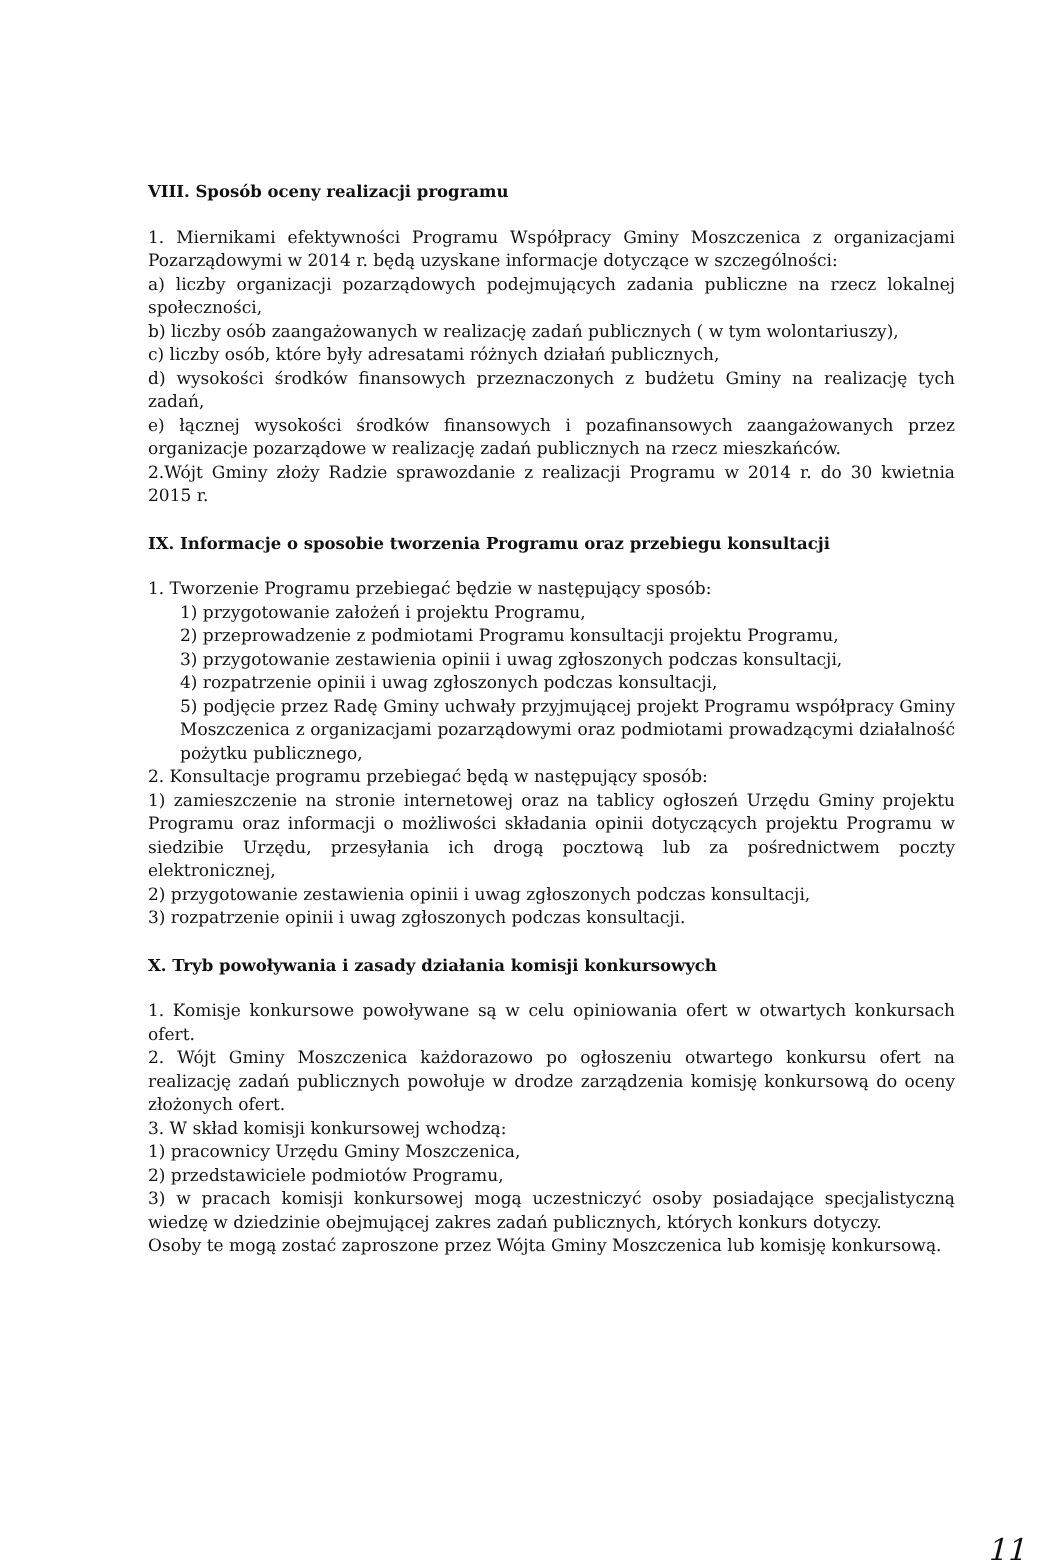VIII. Sposób oceny realizacji programu
1. Miernikami efektywności Programu Współpracy Gminy Moszczenica z organizacjami Pozarządowymi w 2014 r. będą uzyskane informacje dotyczące w szczególności:
a) liczby organizacji pozarządowych podejmujących zadania publiczne na rzecz lokalnej społeczności,
b) liczby osób zaangażowanych w realizację zadań publicznych ( w tym wolontariuszy),
c) liczby osób, które były adresatami różnych działań publicznych,
d) wysokości środków finansowych przeznaczonych z budżetu Gminy na realizację tych zadań,
e) łącznej wysokości środków finansowych i pozafinansowych zaangażowanych przez organizacje pozarządowe w realizację zadań publicznych na rzecz mieszkańców.
2.Wójt Gminy złoży Radzie sprawozdanie z realizacji Programu w 2014 r. do 30 kwietnia 2015 r.
IX. Informacje o sposobie tworzenia Programu oraz przebiegu konsultacji
1. Tworzenie Programu przebiegać będzie w następujący sposób:
1) przygotowanie założeń i projektu Programu,
2) przeprowadzenie z podmiotami Programu konsultacji projektu Programu,
3) przygotowanie zestawienia opinii i uwag zgłoszonych podczas konsultacji,
4) rozpatrzenie opinii i uwag zgłoszonych podczas konsultacji,
5) podjęcie przez Radę Gminy uchwały przyjmującej projekt Programu współpracy Gminy Moszczenica z organizacjami pozarządowymi oraz podmiotami prowadzącymi działalność pożytku publicznego,
2. Konsultacje programu przebiegać będą w następujący sposób:
1) zamieszczenie na stronie internetowej oraz na tablicy ogłoszeń Urzędu Gminy projektu Programu oraz informacji o możliwości składania opinii dotyczących projektu Programu w siedzibie Urzędu, przesyłania ich drogą pocztową lub za pośrednictwem poczty elektronicznej,
2) przygotowanie zestawienia opinii i uwag zgłoszonych podczas konsultacji,
3) rozpatrzenie opinii i uwag zgłoszonych podczas konsultacji.
X. Tryb powoływania i zasady działania komisji konkursowych
1. Komisje konkursowe powoływane są w celu opiniowania ofert w otwartych konkursach ofert.
2. Wójt Gminy Moszczenica każdorazowo po ogłoszeniu otwartego konkursu ofert na realizację zadań publicznych powołuje w drodze zarządzenia komisję konkursową do oceny złożonych ofert.
3. W skład komisji konkursowej wchodzą:
1) pracownicy Urzędu Gminy Moszczenica,
2) przedstawiciele podmiotów Programu,
3) w pracach komisji konkursowej mogą uczestniczyć osoby posiadające specjalistyczną wiedzę w dziedzinie obejmującej zakres zadań publicznych, których konkurs dotyczy.
Osoby te mogą zostać zaproszone przez Wójta Gminy Moszczenica lub komisję konkursową.
11